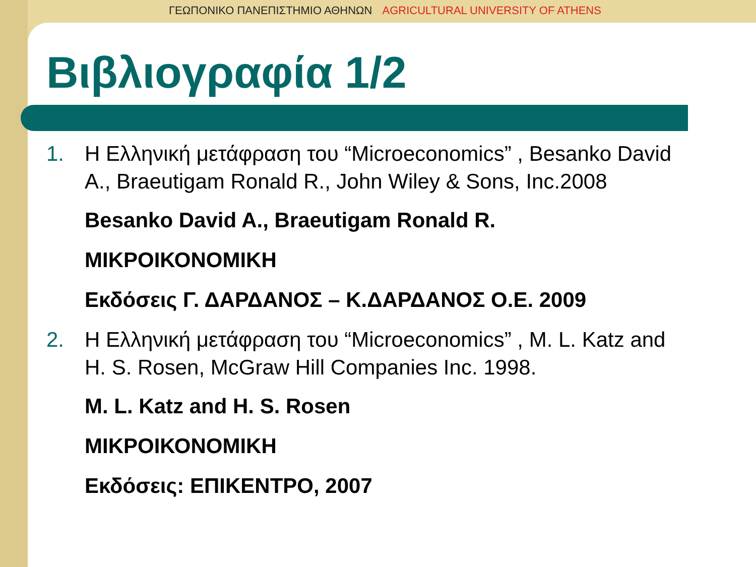ΓΕΩΠΟΝΙΚΟ ΠΑΝΕΠΙΣΤΗΜΙΟ ΑΘΗΝΩΝ AGRICULTURAL UNIVERSITY OF ATHENS
Βιβλιογραφία 1/2
1. Η Ελληνική μετάφραση του “Microeconomics” , Besanko David A., Braeutigam Ronald R., John Wiley & Sons, Inc.2008
Besanko David A., Braeutigam Ronald R.
ΜΙΚΡΟΙΚΟΝΟΜΙΚΗ
Εκδόσεις Γ. ΔΑΡΔΑΝΟΣ – Κ.ΔΑΡΔΑΝΟΣ Ο.Ε. 2009
2. Η Ελληνική μετάφραση του “Microeconomics” , M. L. Katz and H. S. Rosen, McGraw Hill Companies Inc. 1998.
M. L. Katz and H. S. Rosen
ΜΙΚΡΟΙΚΟΝΟΜΙΚΗ
Εκδόσεις: ΕΠΙΚΕΝΤΡΟ, 2007